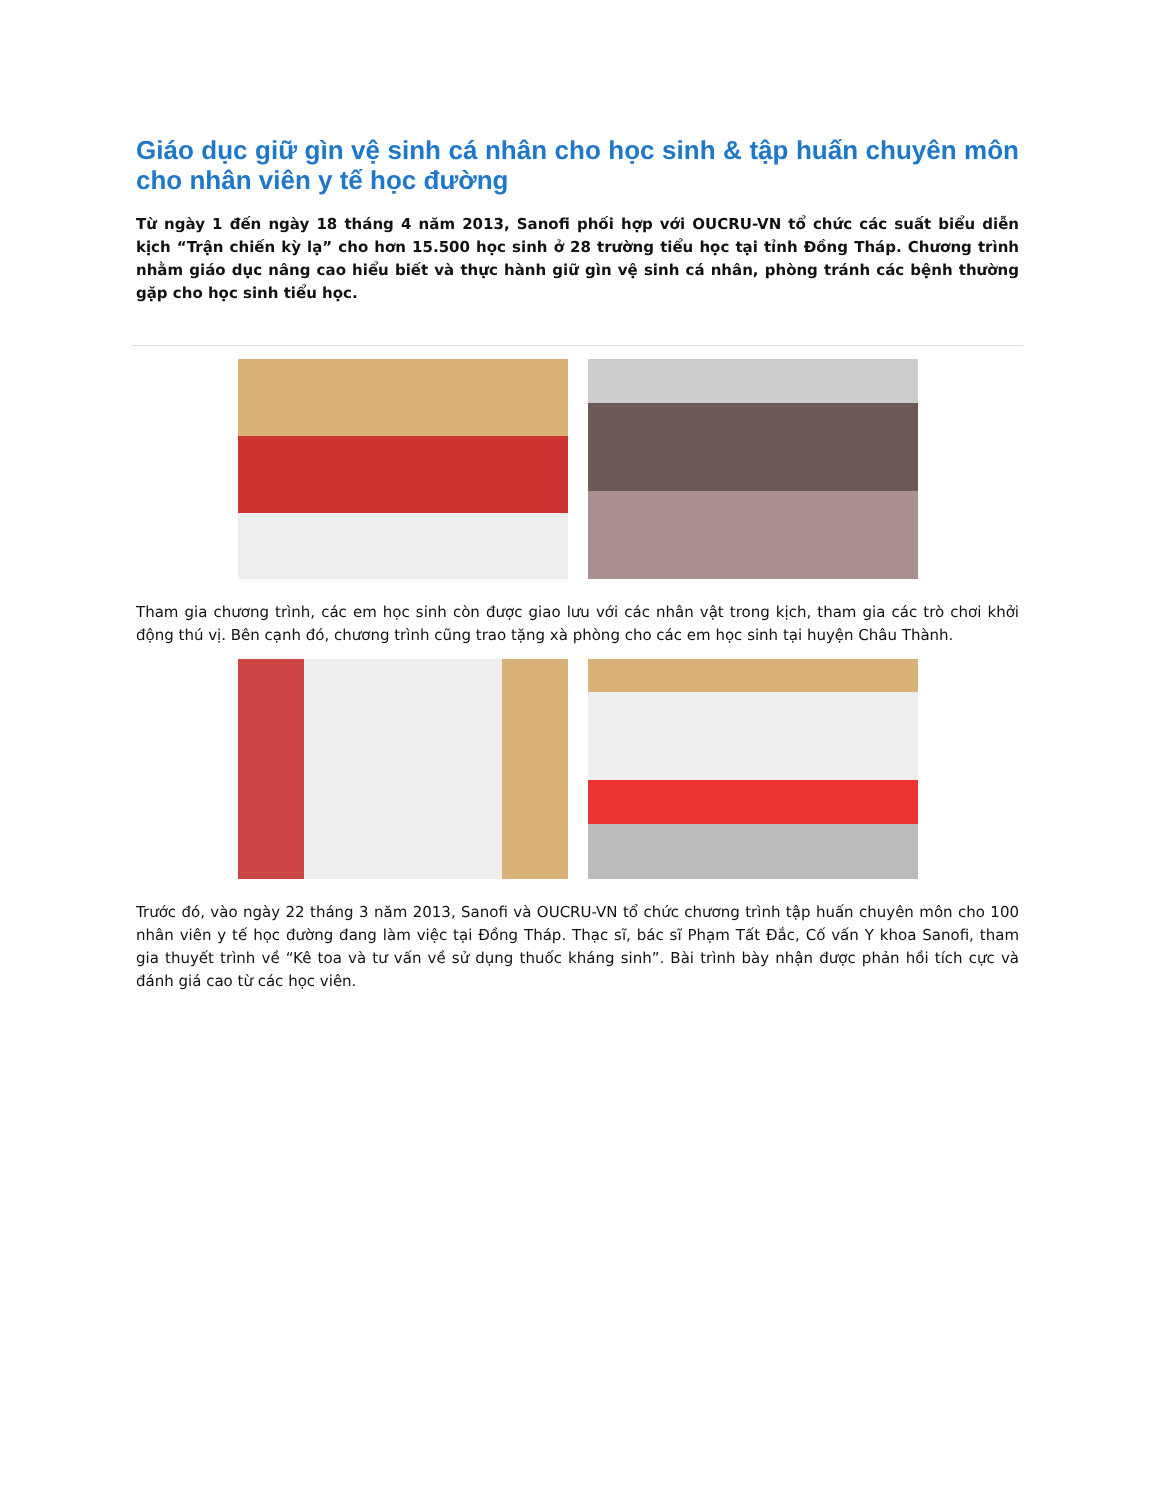Giáo dục giữ gìn vệ sinh cá nhân cho học sinh & tập huấn chuyên môn cho nhân viên y tế học đường
Từ ngày 1 đến ngày 18 tháng 4 năm 2013, Sanofi phối hợp với OUCRU-VN tổ chức các suất biểu diễn kịch “Trận chiến kỳ lạ” cho hơn 15.500 học sinh ở 28 trường tiểu học tại tỉnh Đồng Tháp. Chương trình nhằm giáo dục nâng cao hiểu biết và thực hành giữ gìn vệ sinh cá nhân, phòng tránh các bệnh thường gặp cho học sinh tiểu học.
Tham gia chương trình, các em học sinh còn được giao lưu với các nhân vật trong kịch, tham gia các trò chơi khởi động thú vị. Bên cạnh đó, chương trình cũng trao tặng xà phòng cho các em học sinh tại huyện Châu Thành.
Trước đó, vào ngày 22 tháng 3 năm 2013, Sanofi và OUCRU-VN tổ chức chương trình tập huấn chuyên môn cho 100 nhân viên y tế học đường đang làm việc tại Đồng Tháp. Thạc sĩ, bác sĩ Phạm Tất Đắc, Cố vấn Y khoa Sanofi, tham gia thuyết trình về “Kê toa và tư vấn về sử dụng thuốc kháng sinh”. Bài trình bày nhận được phản hồi tích cực và đánh giá cao từ các học viên.